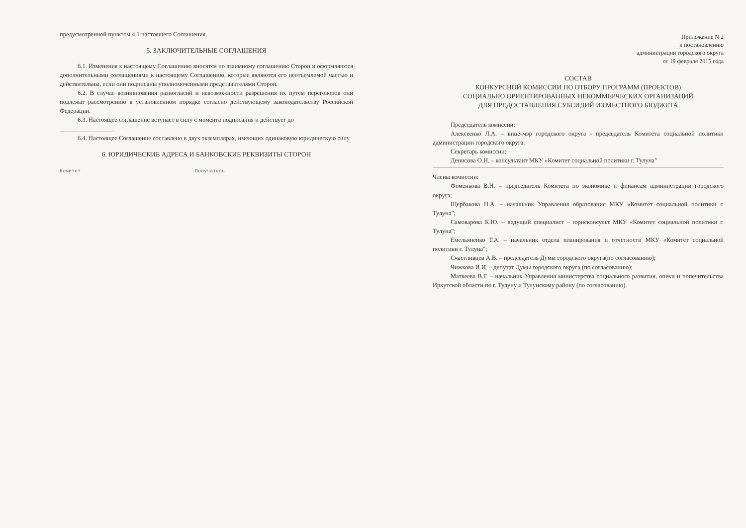предусмотренной пунктом 4.1 настоящего Соглашения.
5. ЗАКЛЮЧИТЕЛЬНЫЕ СОГЛАШЕНИЯ
6.1. Изменения к настоящему Соглашению вносятся по взаимному соглашению Сторон и оформляются дополнительными соглашениями к настоящему Соглашению, которые являются его неотъемлемой частью и действительны, если они подписаны уполномоченными представителями Сторон.
6.2. В случае возникновения разногласий и невозможности разрешения их путем переговоров они подлежат рассмотрению в установленном порядке согласно действующему законодательству Российской Федерации.
6.3. Настоящее соглашение вступает в силу с момента подписания и действует до
_________________.
6.4. Настоящее Соглашение составлено в двух экземплярах, имеющих одинаковую юридическую силу.
6. ЮРИДИЧЕСКИЕ АДРЕСА И БАНКОВСКИЕ РЕКВИЗИТЫ СТОРОН
Комитет Получатель
Приложение N 2
к постановлению
администрации городского округа
от 19 февраля 2015 года
СОСТАВ
КОНКУРСНОЙ КОМИССИИ ПО ОТБОРУ ПРОГРАММ (ПРОЕКТОВ)
СОЦИАЛЬНО ОРИЕНТИРОВАННЫХ НЕКОММЕРЧЕСКИХ ОРГАНИЗАЦИЙ
ДЛЯ ПРЕДОСТАВЛЕНИЯ СУБСИДИЙ ИЗ МЕСТНОГО БЮДЖЕТА
Председатель комиссии:
Алексеенко Л.А. – вице-мэр городского округа - председатель Комитета социальной политики администрации городского округа.
Секретарь комиссии:
Денисова О.Н. – консультант МКУ «Комитет социальной политики г. Тулуна"
Члены комиссии:
Фоменкова В.Н. – председатель Комитета по экономике и финансам администрации городского округа;
Щербакова Н.А. – начальник Управления образования МКУ «Комитет социальной политики г. Тулуна";
Самоварова К.Ю. – ведущий специалист – юрисконсульт МКУ «Комитет социальной политики г. Тулуна";
Емельяненко Т.А. – начальник отдела планирования и отчетности МКУ «Комитет социальной политики г. Тулуна";
Счастливцев А.В. – председатель Думы городского округа(по согласованию);
Чижкова И.И. – депутат Думы городского округа (по согласованию);
Матвеева В.Г. – начальник Управления министерства социального развития, опеки и попечительства Иркутской области по г. Тулуну и Тулунскому району (по согласованию).